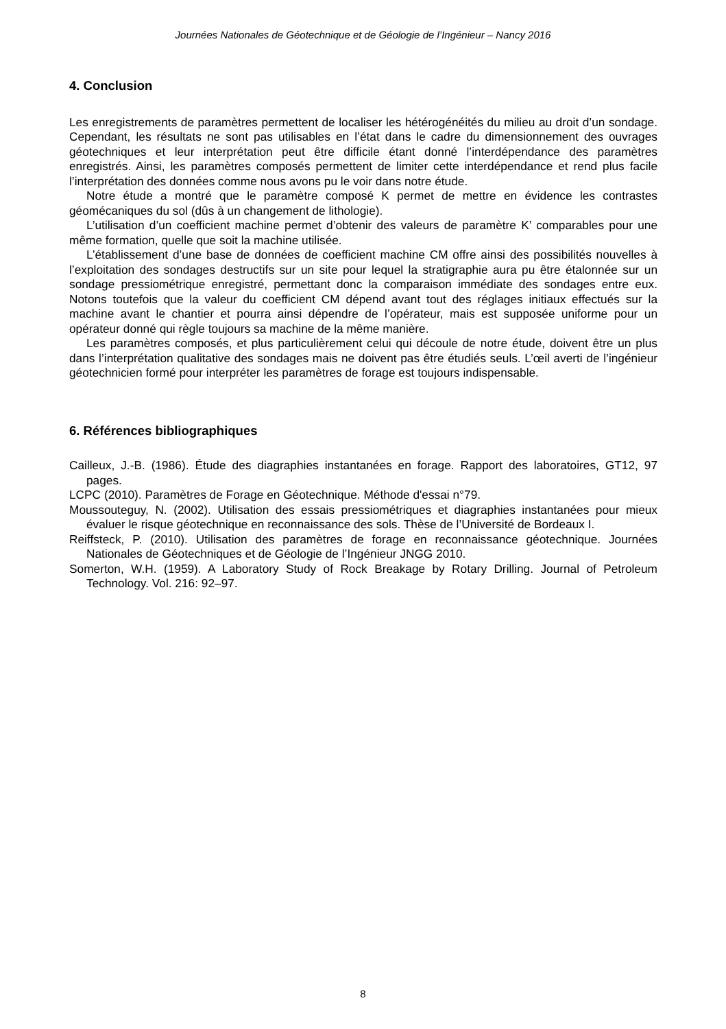Journées Nationales de Géotechnique et de Géologie de l’Ingénieur – Nancy 2016
4. Conclusion
Les enregistrements de paramètres permettent de localiser les hétérogénéités du milieu au droit d’un sondage. Cependant, les résultats ne sont pas utilisables en l’état dans le cadre du dimensionnement des ouvrages géotechniques et leur interprétation peut être difficile étant donné l’interdépendance des paramètres enregistrés. Ainsi, les paramètres composés permettent de limiter cette interdépendance et rend plus facile l’interprétation des données comme nous avons pu le voir dans notre étude.
Notre étude a montré que le paramètre composé K permet de mettre en évidence les contrastes géomécaniques du sol (dûs à un changement de lithologie).
L’utilisation d’un coefficient machine permet d’obtenir des valeurs de paramètre K’ comparables pour une même formation, quelle que soit la machine utilisée.
L’établissement d’une base de données de coefficient machine CM offre ainsi des possibilités nouvelles à l’exploitation des sondages destructifs sur un site pour lequel la stratigraphie aura pu être étalonnée sur un sondage pressiométrique enregistré, permettant donc la comparaison immédiate des sondages entre eux. Notons toutefois que la valeur du coefficient CM dépend avant tout des réglages initiaux effectués sur la machine avant le chantier et pourra ainsi dépendre de l’opérateur, mais est supposée uniforme pour un opérateur donné qui règle toujours sa machine de la même manière.
Les paramètres composés, et plus particulièrement celui qui découle de notre étude, doivent être un plus dans l’interprétation qualitative des sondages mais ne doivent pas être étudiés seuls. L’œil averti de l’ingénieur géotechnicien formé pour interpréter les paramètres de forage est toujours indispensable.
6. Références bibliographiques
Cailleux, J.-B. (1986). Étude des diagraphies instantanées en forage. Rapport des laboratoires, GT12, 97 pages.
LCPC (2010). Paramètres de Forage en Géotechnique. Méthode d'essai n°79.
Moussouteguy, N. (2002). Utilisation des essais pressiométriques et diagraphies instantanées pour mieux évaluer le risque géotechnique en reconnaissance des sols. Thèse de l’Université de Bordeaux I.
Reiffsteck, P. (2010). Utilisation des paramètres de forage en reconnaissance géotechnique. Journées Nationales de Géotechniques et de Géologie de l’Ingénieur JNGG 2010.
Somerton, W.H. (1959). A Laboratory Study of Rock Breakage by Rotary Drilling. Journal of Petroleum Technology. Vol. 216: 92–97.
8